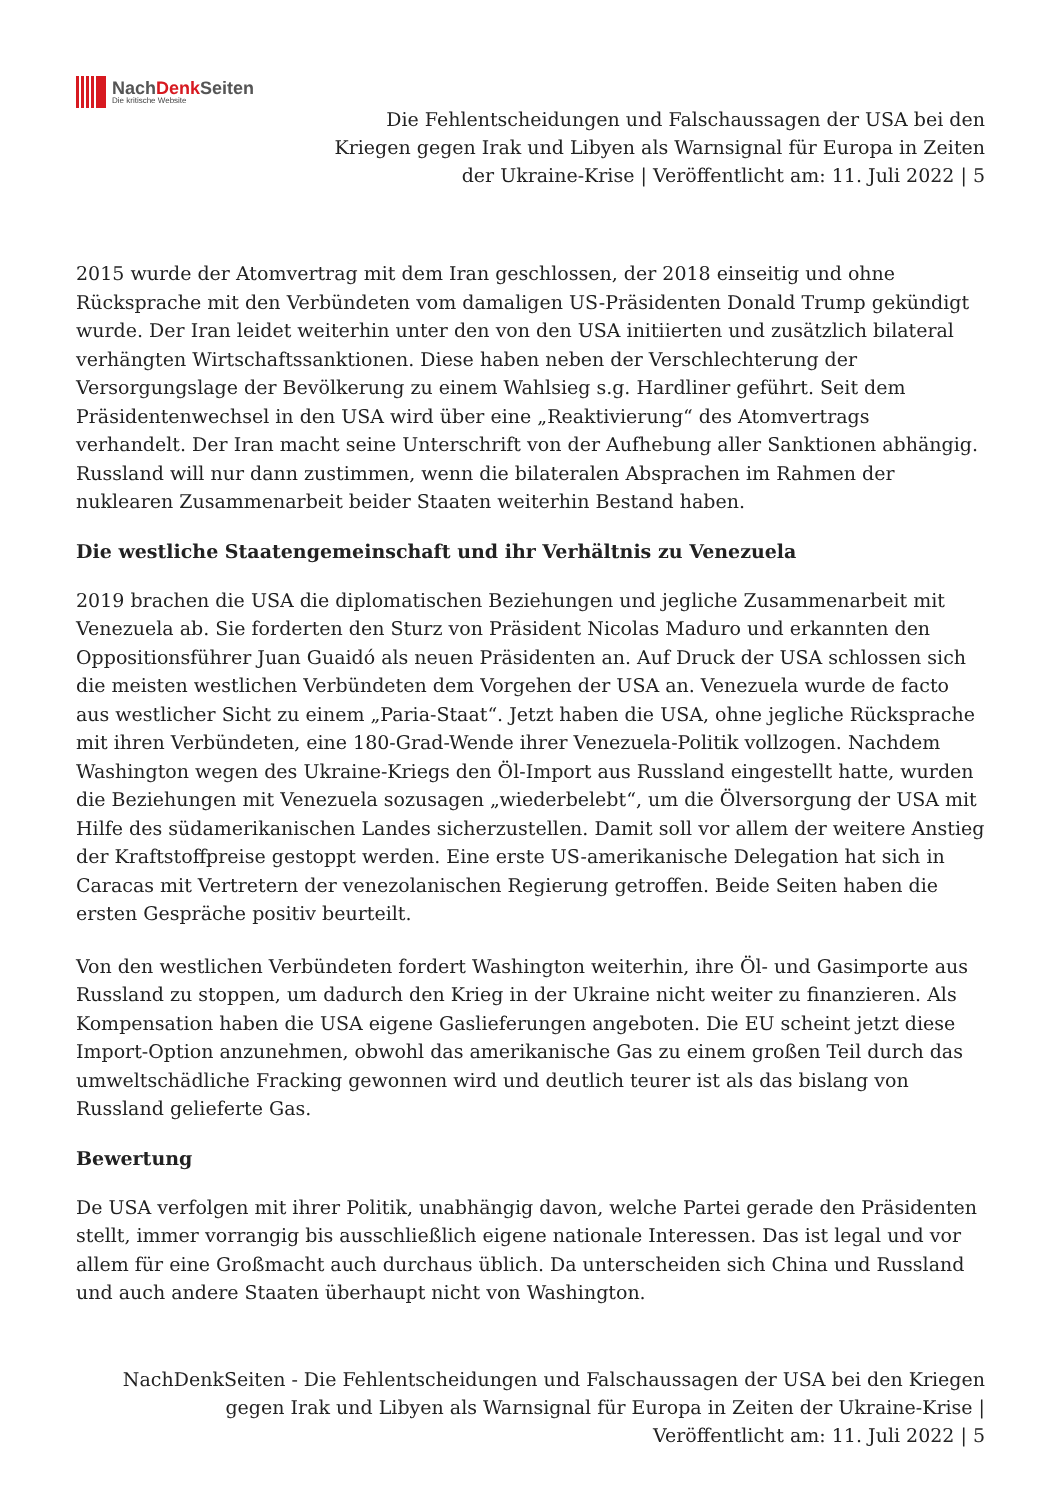NachDenk Seiten
Die kritische Website
Die Fehlentscheidungen und Falschaussagen der USA bei den
Kriegen gegen Irak und Libyen als Warnsignal für Europa in Zeiten
der Ukraine-Krise | Veröffentlicht am: 11. Juli 2022 | 5
2015 wurde der Atomvertrag mit dem Iran geschlossen, der 2018 einseitig und ohne Rücksprache mit den Verbündeten vom damaligen US-Präsidenten Donald Trump gekündigt wurde. Der Iran leidet weiterhin unter den von den USA initiierten und zusätzlich bilateral verhängten Wirtschaftssanktionen. Diese haben neben der Verschlechterung der Versorgungslage der Bevölkerung zu einem Wahlsieg s.g. Hardliner geführt. Seit dem Präsidentenwechsel in den USA wird über eine „Reaktivierung“ des Atomvertrags verhandelt. Der Iran macht seine Unterschrift von der Aufhebung aller Sanktionen abhängig. Russland will nur dann zustimmen, wenn die bilateralen Absprachen im Rahmen der nuklearen Zusammenarbeit beider Staaten weiterhin Bestand haben.
Die westliche Staatengemeinschaft und ihr Verhältnis zu Venezuela
2019 brachen die USA die diplomatischen Beziehungen und jegliche Zusammenarbeit mit Venezuela ab. Sie forderten den Sturz von Präsident Nicolas Maduro und erkannten den Oppositionsführer Juan Guaidó als neuen Präsidenten an. Auf Druck der USA schlossen sich die meisten westlichen Verbündeten dem Vorgehen der USA an. Venezuela wurde de facto aus westlicher Sicht zu einem „Paria-Staat“. Jetzt haben die USA, ohne jegliche Rücksprache mit ihren Verbündeten, eine 180-Grad-Wende ihrer Venezuela-Politik vollzogen. Nachdem Washington wegen des Ukraine-Kriegs den Öl-Import aus Russland eingestellt hatte, wurden die Beziehungen mit Venezuela sozusagen „wiederbelebt“, um die Ölversorgung der USA mit Hilfe des südamerikanischen Landes sicherzustellen. Damit soll vor allem der weitere Anstieg der Kraftstoffpreise gestoppt werden. Eine erste US-amerikanische Delegation hat sich in Caracas mit Vertretern der venezolanischen Regierung getroffen. Beide Seiten haben die ersten Gespräche positiv beurteilt.
Von den westlichen Verbündeten fordert Washington weiterhin, ihre Öl- und Gasimporte aus Russland zu stoppen, um dadurch den Krieg in der Ukraine nicht weiter zu finanzieren. Als Kompensation haben die USA eigene Gaslieferungen angeboten. Die EU scheint jetzt diese Import-Option anzunehmen, obwohl das amerikanische Gas zu einem großen Teil durch das umweltschädliche Fracking gewonnen wird und deutlich teurer ist als das bislang von Russland gelieferte Gas.
Bewertung
De USA verfolgen mit ihrer Politik, unabhängig davon, welche Partei gerade den Präsidenten stellt, immer vorrangig bis ausschließlich eigene nationale Interessen. Das ist legal und vor allem für eine Großmacht auch durchaus üblich. Da unterscheiden sich China und Russland und auch andere Staaten überhaupt nicht von Washington.
NachDenkSeiten - Die Fehlentscheidungen und Falschaussagen der USA bei den Kriegen
gegen Irak und Libyen als Warnsignal für Europa in Zeiten der Ukraine-Krise |
Veröffentlicht am: 11. Juli 2022 | 5